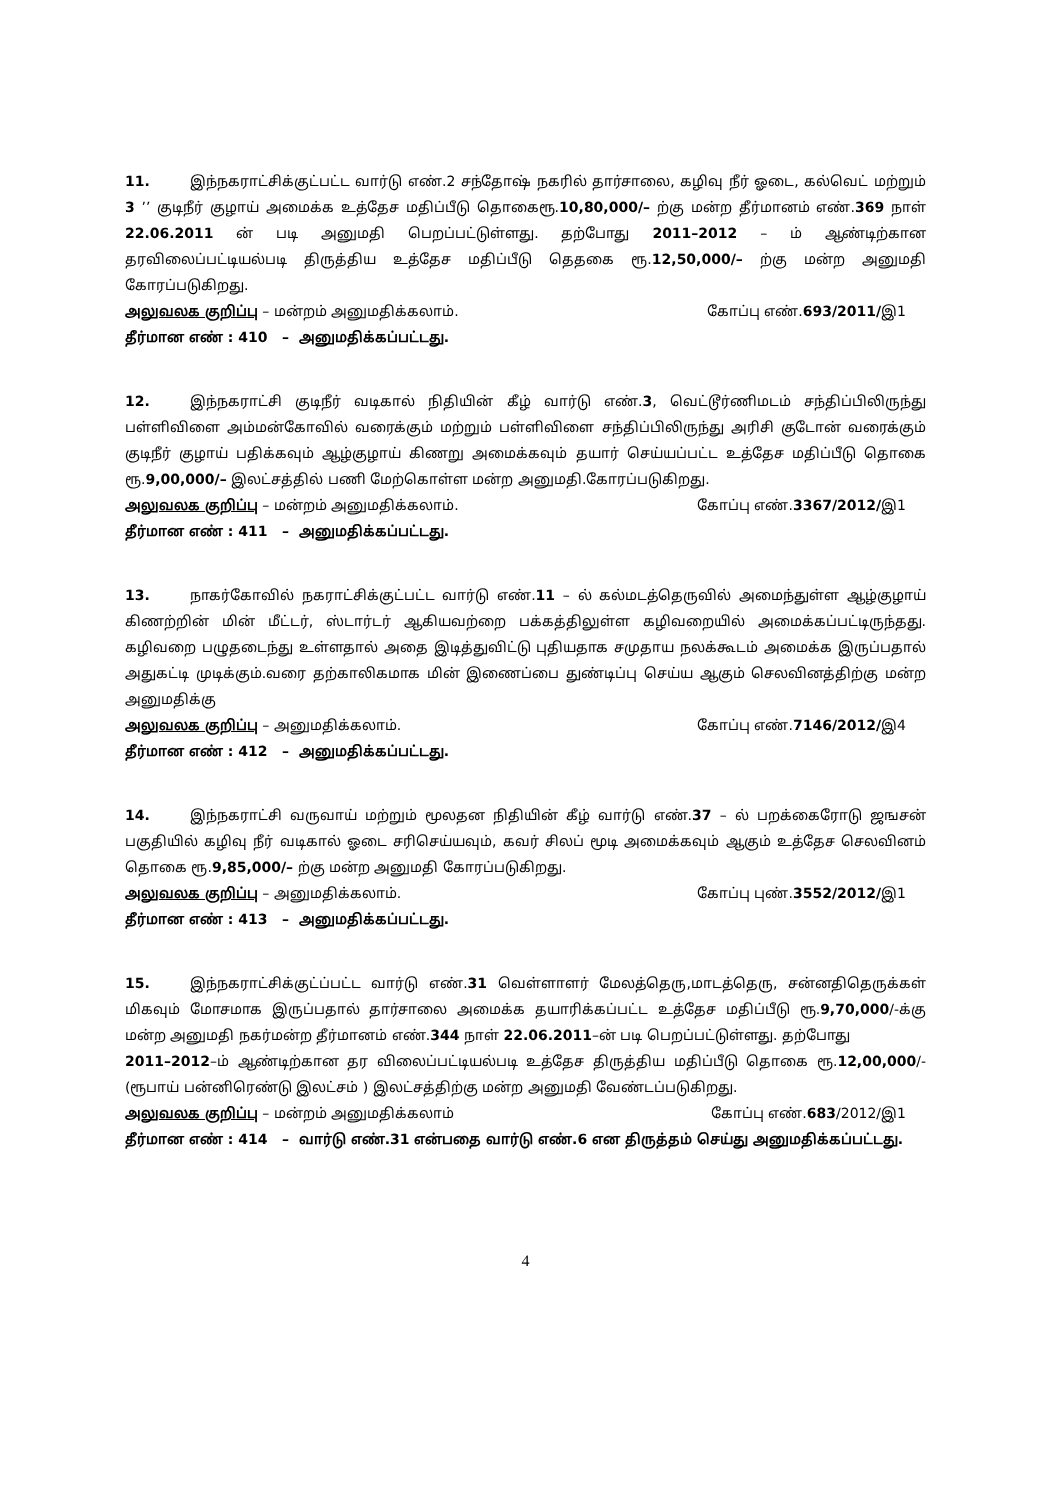11. இந்நகராட்சிக்குட்பட்ட வார்டு எண்.2 சந்தோஷ் நகரில் தார்சாலை, கழிவு நீர் ஓடை, கல்வெட் மற்றும் 3 ’’ குடிநீர் குழாய் அமைக்க உத்தேச மதிப்பீடு தொகைரூ.10,80,000/– ற்கு மன்ற தீர்மானம் எண்.369 நாள் 22.06.2011 ன் படி அனுமதி பெறப்பட்டுள்ளது. தற்போது 2011–2012 – ம் ஆண்டிற்கான தரவிலைப்பட்டியல்படி திருத்திய உத்தேச மதிப்பீடு தெதகை ரூ.12,50,000/– ற்கு மன்ற அனுமதி கோரப்படுகிறது.
அலுவலக குறிப்பு – மன்றம் அனுமதிக்கலாம். கோப்பு எண்.693/2011/இ1
தீர்மான எண் : 410 – அனுமதிக்கப்பட்டது.
12. இந்நகராட்சி குடிநீர் வடிகால் நிதியின் கீழ் வார்டு எண்.3, வெட்டூர்ணிமடம் சந்திப்பிலிருந்து பள்ளிவிளை அம்மன்கோவில் வரைக்கும் மற்றும் பள்ளிவிளை சந்திப்பிலிருந்து அரிசி குடோன் வரைக்கும் குடிநீர் குழாய் பதிக்கவும் ஆழ்குழாய் கிணறு அமைக்கவும் தயார் செய்யப்பட்ட உத்தேச மதிப்பீடு தொகை ரூ.9,00,000/– இலட்சத்தில் பணி மேற்கொள்ள மன்ற அனுமதி.கோரப்படுகிறது.
அலுவலக குறிப்பு – மன்றம் அனுமதிக்கலாம். கோப்பு எண்.3367/2012/இ1
தீர்மான எண் : 411 – அனுமதிக்கப்பட்டது.
13. நாகர்கோவில் நகராட்சிக்குட்பட்ட வார்டு எண்.11 – ல் கல்மடத்தெருவில் அமைந்துள்ள ஆழ்குழாய் கிணற்றின் மின் மீட்டர், ஸ்டார்டர் ஆகியவற்றை பக்கத்திலுள்ள கழிவறையில் அமைக்கப்பட்டிருந்தது. கழிவறை பழுதடைந்து உள்ளதால் அதை இடித்துவிட்டு புதியதாக சமுதாய நலக்கூடம் அமைக்க இருப்பதால் அதுகட்டி முடிக்கும்.வரை தற்காலிகமாக மின் இணைப்பை துண்டிப்பு செய்ய ஆகும் செலவினத்திற்கு மன்ற அனுமதிக்கு
அலுவலக குறிப்பு – அனுமதிக்கலாம். கோப்பு எண்.7146/2012/இ4
தீர்மான எண் : 412 – அனுமதிக்கப்பட்டது.
14. இந்நகராட்சி வருவாய் மற்றும் மூலதன நிதியின் கீழ் வார்டு எண்.37 – ல் பறக்கைரோடு ஜஙசன் பகுதியில் கழிவு நீர் வடிகால் ஓடை சரிசெய்யவும், கவர் சிலப் மூடி அமைக்கவும் ஆகும் உத்தேச செலவினம் தொகை ரூ.9,85,000/– ற்கு மன்ற அனுமதி கோரப்படுகிறது.
அலுவலக குறிப்பு – அனுமதிக்கலாம். கோப்பு புண்.3552/2012/இ1
தீர்மான எண் : 413 – அனுமதிக்கப்பட்டது.
15. இந்நகராட்சிக்குட்ப்பட்ட வார்டு எண்.31 வெள்ளாளர் மேலத்தெரு,மாடத்தெரு, சன்னதிதெருக்கள் மிகவும் மோசமாக இருப்பதால் தார்சாலை அமைக்க தயாரிக்கப்பட்ட உத்தேச மதிப்பீடு ரூ.9,70,000/-க்கு மன்ற அனுமதி நகர்மன்ற தீர்மானம் எண்.344 நாள் 22.06.2011–ன் படி பெறப்பட்டுள்ளது. தற்போது
2011–2012–ம் ஆண்டிற்கான தர விலைப்பட்டியல்படி உத்தேச திருத்திய மதிப்பீடு தொகை ரூ.12,00,000/- (ரூபாய் பன்னிரெண்டு இலட்சம் ) இலட்சத்திற்கு மன்ற அனுமதி வேண்டப்படுகிறது.
அலுவலக குறிப்பு – மன்றம் அனுமதிக்கலாம் கோப்பு எண்.683/2012/இ1
தீர்மான எண் : 414 – வார்டு எண்.31 என்பதை வார்டு எண்.6 என திருத்தம் செய்து அனுமதிக்கப்பட்டது.
4